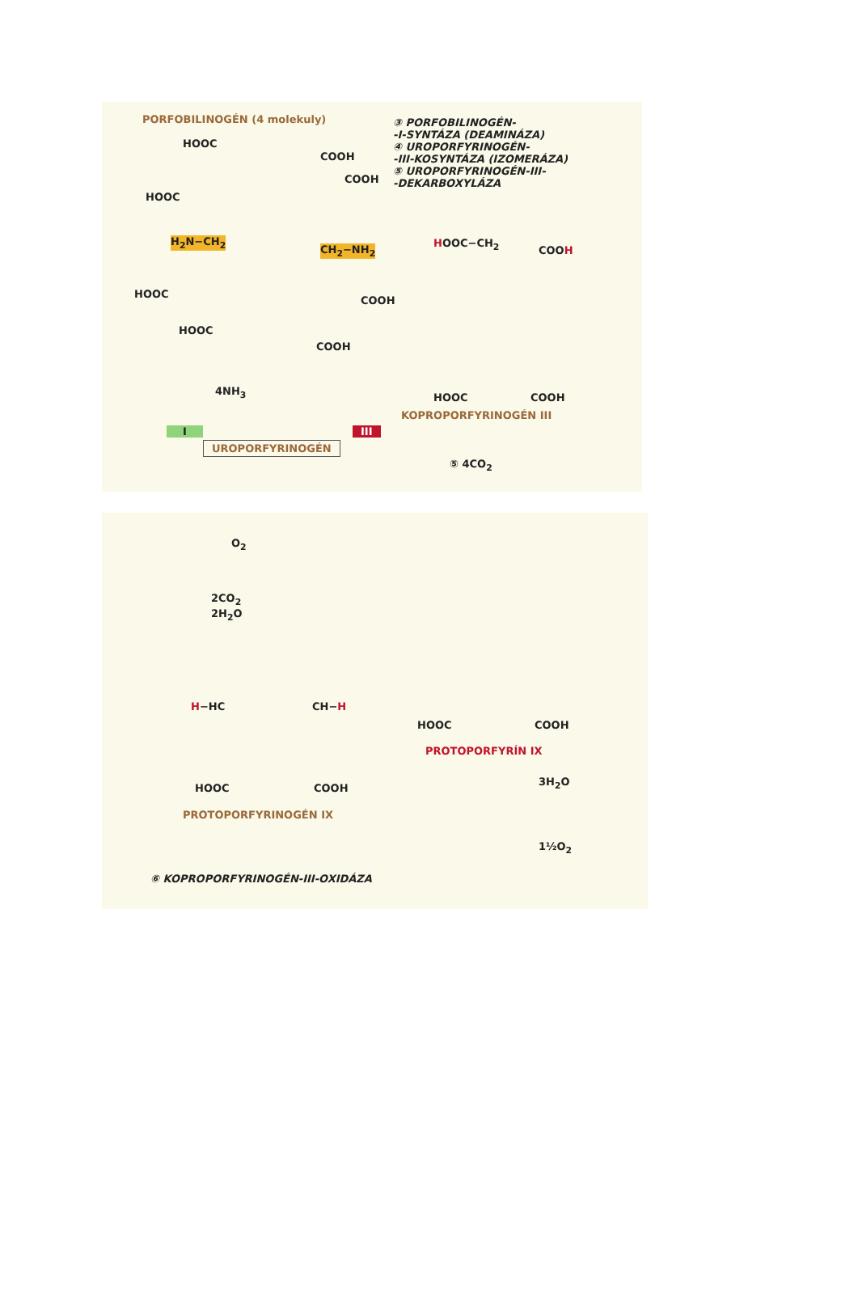PORFOBILINOGÉN (4 molekuly)
③ PORFOBILINOGÉN-
-I-SYNTÁZA (DEAMINÁZA)
④ UROPORFYRINOGÉN-
-III-KOSYNTÁZA (IZOMERÁZA)
⑤ UROPORFYRINOGÉN-III-
-DEKARBOXYLÁZA
HOOC
COOH
COOH
HOOC
H<sub>2</sub>N−CH<sub>2</sub>
CH<sub>2</sub>−NH<sub>2</sub>
HOOC
COOH
HOOC
COOH
4NH<sub>3</sub>
HOOC−CH<sub>2</sub>
COOH
HOOC COOH
KOPROPORFYRINOGÉN III
I III
UROPORFYRINOGÉN
⑤ 4CO<sub>2</sub>
O<sub>2</sub>
2CO<sub>2</sub>
2H<sub>2</sub>O
H−HC CH−H
HOOC COOH
PROTOPORFYRINOGÉN IX
HOOC COOH
PROTOPORFYRÍN IX
3H<sub>2</sub>O
1½O<sub>2</sub>
⑥ KOPROPORFYRINOGÉN-III-OXIDÁZA